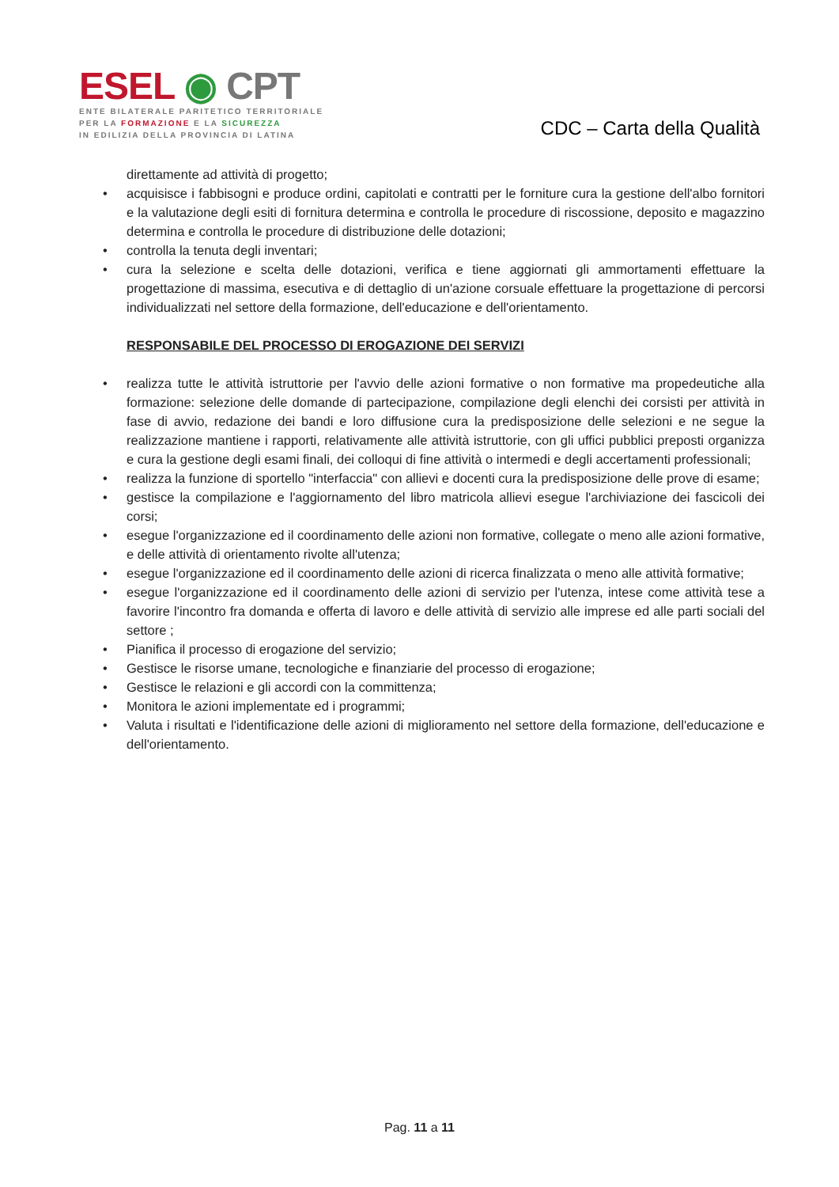ESEL ◉ CPT
ENTE BILATERALE PARITETICO TERRITORIALE
PER LA FORMAZIONE E LA SICUREZZA
IN EDILIZIA DELLA PROVINCIA DI LATINA
CDC – Carta della Qualità
direttamente ad attività di progetto;
• acquisisce i fabbisogni e produce ordini, capitolati e contratti per le forniture cura la gestione dell'albo fornitori e la valutazione degli esiti di fornitura determina e controlla le procedure di riscossione, deposito e magazzino determina e controlla le procedure di distribuzione delle dotazioni;
• controlla la tenuta degli inventari;
• cura la selezione e scelta delle dotazioni, verifica e tiene aggiornati gli ammortamenti effettuare la progettazione di massima, esecutiva e di dettaglio di un'azione corsuale effettuare la progettazione di percorsi individualizzati nel settore della formazione, dell'educazione e dell'orientamento.
RESPONSABILE DEL PROCESSO DI EROGAZIONE DEI SERVIZI
• realizza tutte le attività istruttorie per l'avvio delle azioni formative o non formative ma propedeutiche alla formazione: selezione delle domande di partecipazione, compilazione degli elenchi dei corsisti per attività in fase di avvio, redazione dei bandi e loro diffusione cura la predisposizione delle selezioni e ne segue la realizzazione mantiene i rapporti, relativamente alle attività istruttorie, con gli uffici pubblici preposti organizza e cura la gestione degli esami finali, dei colloqui di fine attività o intermedi e degli accertamenti professionali;
• realizza la funzione di sportello "interfaccia" con allievi e docenti cura la predisposizione delle prove di esame;
• gestisce la compilazione e l'aggiornamento del libro matricola allievi esegue l'archiviazione dei fascicoli dei corsi;
• esegue l'organizzazione ed il coordinamento delle azioni non formative, collegate o meno alle azioni formative, e delle attività di orientamento rivolte all'utenza;
• esegue l'organizzazione ed il coordinamento delle azioni di ricerca finalizzata o meno alle attività formative;
• esegue l'organizzazione ed il coordinamento delle azioni di servizio per l'utenza, intese come attività tese a favorire l'incontro fra domanda e offerta di lavoro e delle attività di servizio alle imprese ed alle parti sociali del settore ;
• Pianifica il processo di erogazione del servizio;
• Gestisce le risorse umane, tecnologiche e finanziarie del processo di erogazione;
• Gestisce le relazioni e gli accordi con la committenza;
• Monitora le azioni implementate ed i programmi;
• Valuta i risultati e l'identificazione delle azioni di miglioramento nel settore della formazione, dell'educazione e dell'orientamento.
Pag. 11 a 11